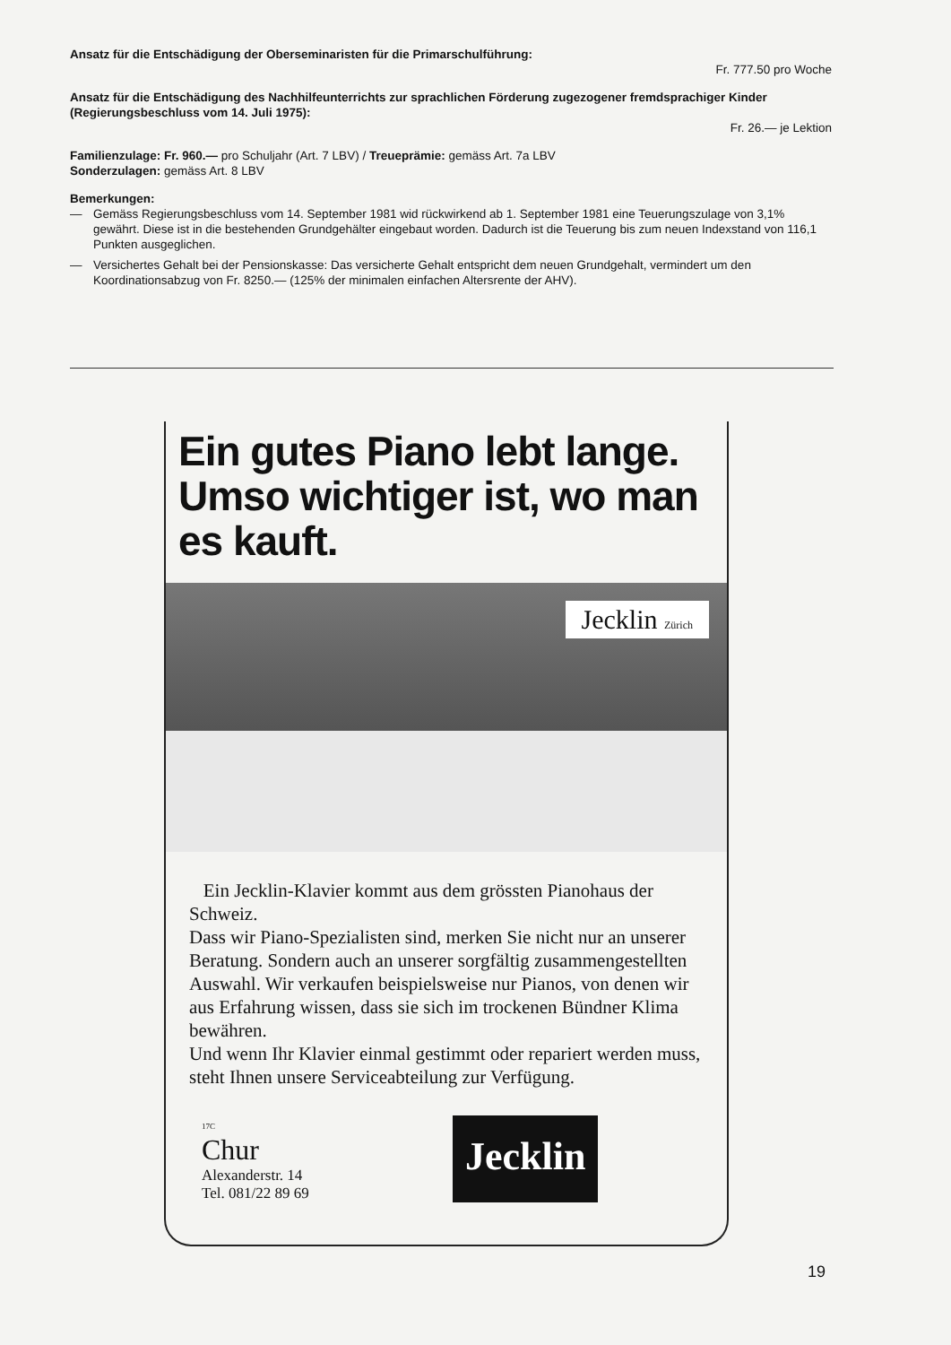Ansatz für die Entschädigung der Oberseminaristen für die Primarschulführung:
Fr. 777.50 pro Woche
Ansatz für die Entschädigung des Nachhilfeunterrichts zur sprachlichen Förderung zugezogener fremdsprachiger Kinder (Regierungsbeschluss vom 14. Juli 1975):
Fr. 26.— je Lektion
Familienzulage: Fr. 960.— pro Schuljahr (Art. 7 LBV) / Treueprämie: gemäss Art. 7a LBV
Sonderzulagen: gemäss Art. 8 LBV
Bemerkungen:
— Gemäss Regierungsbeschluss vom 14. September 1981 wid rückwirkend ab 1. September 1981 eine Teuerungszulage von 3,1% gewährt. Diese ist in die bestehenden Grundgehälter eingebaut worden. Dadurch ist die Teuerung bis zum neuen Indexstand von 116,1 Punkten ausgeglichen.
— Versichertes Gehalt bei der Pensionskasse: Das versicherte Gehalt entspricht dem neuen Grundgehalt, vermindert um den Koordinationsabzug von Fr. 8250.— (125% der minimalen einfachen Altersrente der AHV).
Ein gutes Piano lebt lange. Umso wichtiger ist, wo man es kauft.
Jecklin Zürich
Ein Jecklin-Klavier kommt aus dem grössten Pianohaus der Schweiz.
Dass wir Piano-Spezialisten sind, merken Sie nicht nur an unserer Beratung. Sondern auch an unserer sorgfältig zusammengestellten Auswahl. Wir verkaufen beispielsweise nur Pianos, von denen wir aus Erfahrung wissen, dass sie sich im trockenen Bündner Klima bewähren.
Und wenn Ihr Klavier einmal gestimmt oder repariert werden muss, steht Ihnen unsere Serviceabteilung zur Verfügung.
17C
Chur
Alexanderstr. 14
Tel. 081/22 89 69
Jecklin
19